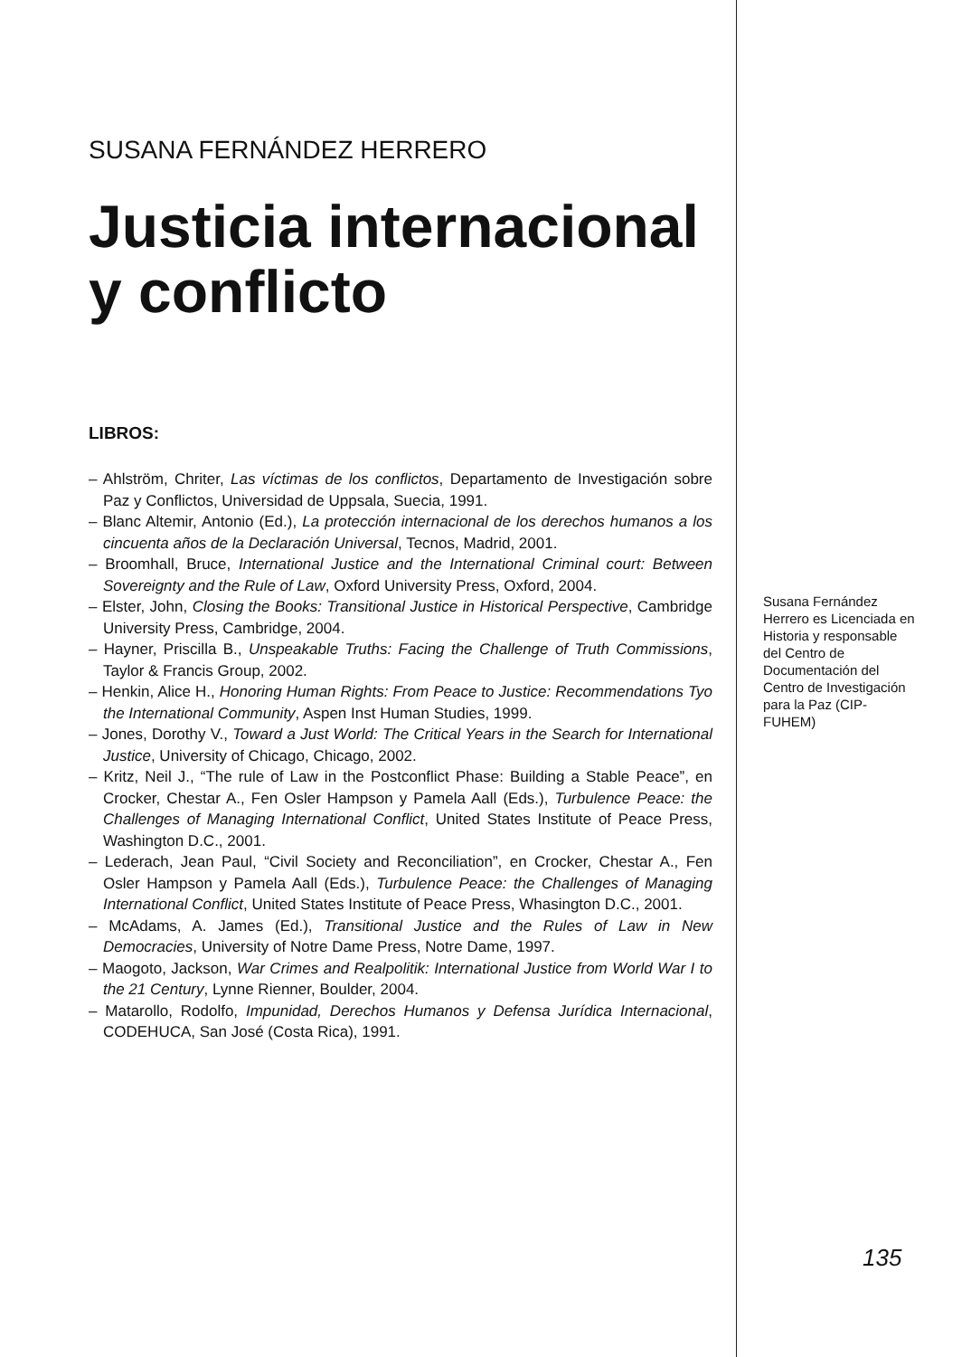SUSANA FERNÁNDEZ HERRERO
Justicia internacional y conflicto
LIBROS:
– Ahlström, Chriter, Las víctimas de los conflictos, Departamento de Investigación sobre Paz y Conflictos, Universidad de Uppsala, Suecia, 1991.
– Blanc Altemir, Antonio (Ed.), La protección internacional de los derechos humanos a los cincuenta años de la Declaración Universal, Tecnos, Madrid, 2001.
– Broomhall, Bruce, International Justice and the International Criminal court: Between Sovereignty and the Rule of Law, Oxford University Press, Oxford, 2004.
– Elster, John, Closing the Books: Transitional Justice in Historical Perspective, Cambridge University Press, Cambridge, 2004.
– Hayner, Priscilla B., Unspeakable Truths: Facing the Challenge of Truth Commissions, Taylor & Francis Group, 2002.
– Henkin, Alice H., Honoring Human Rights: From Peace to Justice: Recommendations Tyo the International Community, Aspen Inst Human Studies, 1999.
– Jones, Dorothy V., Toward a Just World: The Critical Years in the Search for International Justice, University of Chicago, Chicago, 2002.
– Kritz, Neil J., “The rule of Law in the Postconflict Phase: Building a Stable Peace”, en Crocker, Chestar A., Fen Osler Hampson y Pamela Aall (Eds.), Turbulence Peace: the Challenges of Managing International Conflict, United States Institute of Peace Press, Washington D.C., 2001.
– Lederach, Jean Paul, “Civil Society and Reconciliation”, en Crocker, Chestar A., Fen Osler Hampson y Pamela Aall (Eds.), Turbulence Peace: the Challenges of Managing International Conflict, United States Institute of Peace Press, Whasington D.C., 2001.
– McAdams, A. James (Ed.), Transitional Justice and the Rules of Law in New Democracies, University of Notre Dame Press, Notre Dame, 1997.
– Maogoto, Jackson, War Crimes and Realpolitik: International Justice from World War I to the 21 Century, Lynne Rienner, Boulder, 2004.
– Matarollo, Rodolfo, Impunidad, Derechos Humanos y Defensa Jurídica Internacional, CODEHUCA, San José (Costa Rica), 1991.
Susana Fernández Herrero es Licenciada en Historia y responsable del Centro de Documentación del Centro de Investigación para la Paz (CIP-FUHEM)
135